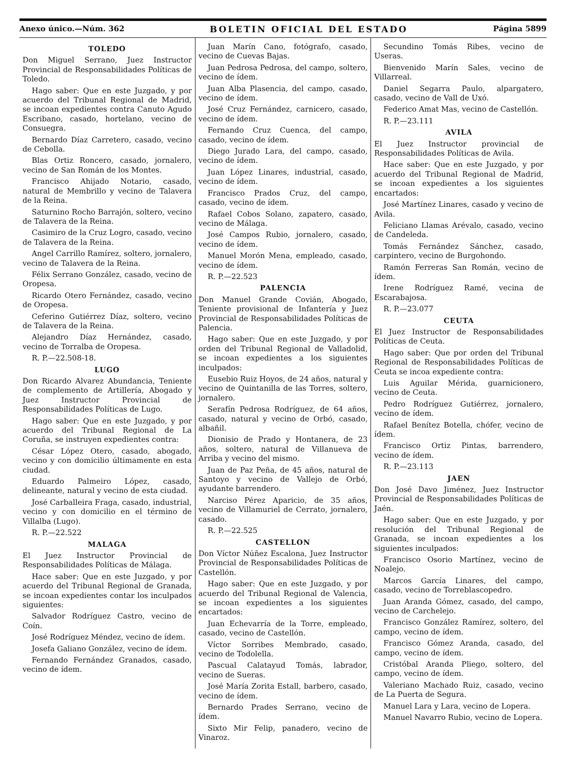Anexo único.—Núm. 362 BOLETIN OFICIAL DEL ESTADO Página 5899
TOLEDO
Don Miguel Serrano, Juez Instructor Provincial de Responsabilidades Políticas de Toledo.
Hago saber: Que en este Juzgado, y por acuerdo del Tribunal Regional de Madrid, se incoan expedientes contra Canuto Agudo Escribano, casado, hortelano, vecino de Consuegra.
Bernardo Díaz Carretero, casado, vecino de Cebolla.
Blas Ortiz Roncero, casado, jornalero, vecino de San Román de los Montes.
Francisco Ahijado Notario, casado, natural de Membrillo y vecino de Talavera de la Reina.
Saturnino Rocho Barrajón, soltero, vecino de Talavera de la Reina.
Casimiro de la Cruz Logro, casado, vecino de Talavera de la Reina.
Angel Carrillo Ramírez, soltero, jornalero, vecino de Talavera de la Reina.
Félix Serrano González, casado, vecino de Oropesa.
Ricardo Otero Fernández, casado, vecino de Oropesa.
Ceferino Gutiérrez Díaz, soltero, vecino de Talavera de la Reina.
Alejandro Díaz Hernández, casado, vecino de Torralba de Oropesa.
R. P.—22.508-18.
LUGO
Don Ricardo Alvarez Abundancia, Teniente de complemento de Artillería, Abogado y Juez Instructor Provincial de Responsabilidades Políticas de Lugo.
Hago saber: Que en este Juzgado, y por acuerdo del Tribunal Regional de La Coruña, se instruyen expedientes contra:
César López Otero, casado, abogado, vecino y con domicilio últimamente en esta ciudad.
Eduardo Palmeiro López, casado, delineante, natural y vecino de esta ciudad.
José Carballeira Fraga, casado, industrial, vecino y con domicilio en el término de Villalba (Lugo).
R. P.—22.522
MALAGA
El Juez Instructor Provincial de Responsabilidades Políticas de Málaga.
Hace saber: Que en este Juzgado, y por acuerdo del Tribunal Regional de Granada, se incoan expedientes contar los inculpados siguientes:
Salvador Rodríguez Castro, vecino de Coín.
José Rodríguez Méndez, vecino de ídem.
Josefa Galiano González, vecino de ídem.
Fernando Fernández Granados, casado, vecino de ídem.
Juan Marín Cano, fotógrafo, casado, vecino de Cuevas Bajas.
Juan Pedrosa Pedrosa, del campo, soltero, vecino de ídem.
Juan Alba Plasencia, del campo, casado, vecino de ídem.
José Cruz Fernández, carnicero, casado, vecino de ídem.
Fernando Cruz Cuenca, del campo, casado, vecino de ídem.
Diego Jurado Lara, del campo, casado, vecino de ídem.
Juan López Linares, industrial, casado, vecino de ídem.
Francisco Prados Cruz, del campo, casado, vecino de ídem.
Rafael Cobos Solano, zapatero, casado, vecino de Málaga.
José Campos Rubio, jornalero, casado, vecino de ídem.
Manuel Morón Mena, empleado, casado, vecino de ídem.
R. P.—22.523
PALENCIA
Don Manuel Grande Covián, Abogado, Teniente provisional de Infantería y Juez Provincial de Responsabilidades Políticas de Palencia.
Hago saber: Que en este Juzgado, y por orden del Tribunal Regional de Valladolid, se incoan expedientes a los siguientes inculpados:
Eusebio Ruiz Hoyos, de 24 años, natural y vecino de Quintanilla de las Torres, soltero, jornalero.
Serafín Pedrosa Rodríguez, de 64 años, casado, natural y vecino de Orbó, casado, albañil.
Dionisio de Prado y Hontanera, de 23 años, soltero, natural de Villanueva de Arriba y vecino del mismo.
Juan de Paz Peña, de 45 años, natural de Santoyo y vecino de Vallejo de Orbó, ayudante barrendero.
Narciso Pérez Aparicio, de 35 años, vecino de Villamuriel de Cerrato, jornalero, casado.
R. P.—22.525
CASTELLON
Don Víctor Núñez Escalona, Juez Instructor Provincial de Responsabilidades Políticas de Castellón.
Hago saber: Que en este Juzgado, y por acuerdo del Tribunal Regional de Valencia, se incoan expedientes a los siguientes encartados:
Juan Echevarría de la Torre, empleado, casado, vecino de Castellón.
Víctor Sorribes Membrado, casado, vecino de Todolella.
Pascual Calatayud Tomás, labrador, vecino de Sueras.
José María Zorita Estall, barbero, casado, vecino de ídem.
Bernardo Prades Serrano, vecino de ídem.
Sixto Mir Felip, panadero, vecino de Vinaroz.
Secundino Tomás Ribes, vecino de Useras.
Bienvenido Marín Sales, vecino de Villarreal.
Daniel Segarra Paulo, alpargatero, casado, vecino de Vall de Uxó.
Federico Amat Mas, vecino de Castellón.
R. P.—23.111
AVILA
El Juez Instructor provincial de Responsabilidades Políticas de Avila.
Hace saber: Que en este Juzgado, y por acuerdo del Tribunal Regional de Madrid, se incoan expedientes a los siguientes encartados:
José Martínez Linares, casado y vecino de Avila.
Feliciano Llamas Arévalo, casado, vecino de Candeleda.
Tomás Fernández Sánchez, casado, carpintero, vecino de Burgohondo.
Ramón Ferreras San Román, vecino de ídem.
Irene Rodríguez Ramé, vecina de Escarabajosa.
R. P.—23.077
CEUTA
El Juez Instructor de Responsabilidades Políticas de Ceuta.
Hago saber: Que por orden del Tribunal Regional de Responsabilidades Políticas de Ceuta se incoa expediente contra:
Luis Aguilar Mérida, guarnicionero, vecino de Ceuta.
Pedro Rodríguez Gutiérrez, jornalero, vecino de ídem.
Rafael Benítez Botella, chófer, vecino de ídem.
Francisco Ortiz Pintas, barrendero, vecino de ídem.
R. P.—23.113
JAEN
Don José Davo Jiménez, Juez Instructor Provincial de Responsabilidades Políticas de Jaén.
Hago saber: Que en este Juzgado, y por resolución del Tribunal Regional de Granada, se incoan expedientes a los siguientes inculpados:
Francisco Osorio Martínez, vecino de Noalejo.
Marcos García Linares, del campo, casado, vecino de Torreblascopedro.
Juan Aranda Gómez, casado, del campo, vecino de Carchelejo.
Francisco González Ramírez, soltero, del campo, vecino de ídem.
Francisco Gómez Aranda, casado, del campo, vecino de ídem.
Cristóbal Aranda Pliego, soltero, del campo, vecino de ídem.
Valeriano Machado Ruiz, casado, vecino de La Puerta de Segura.
Manuel Lara y Lara, vecino de Lopera.
Manuel Navarro Rubio, vecino de Lopera.